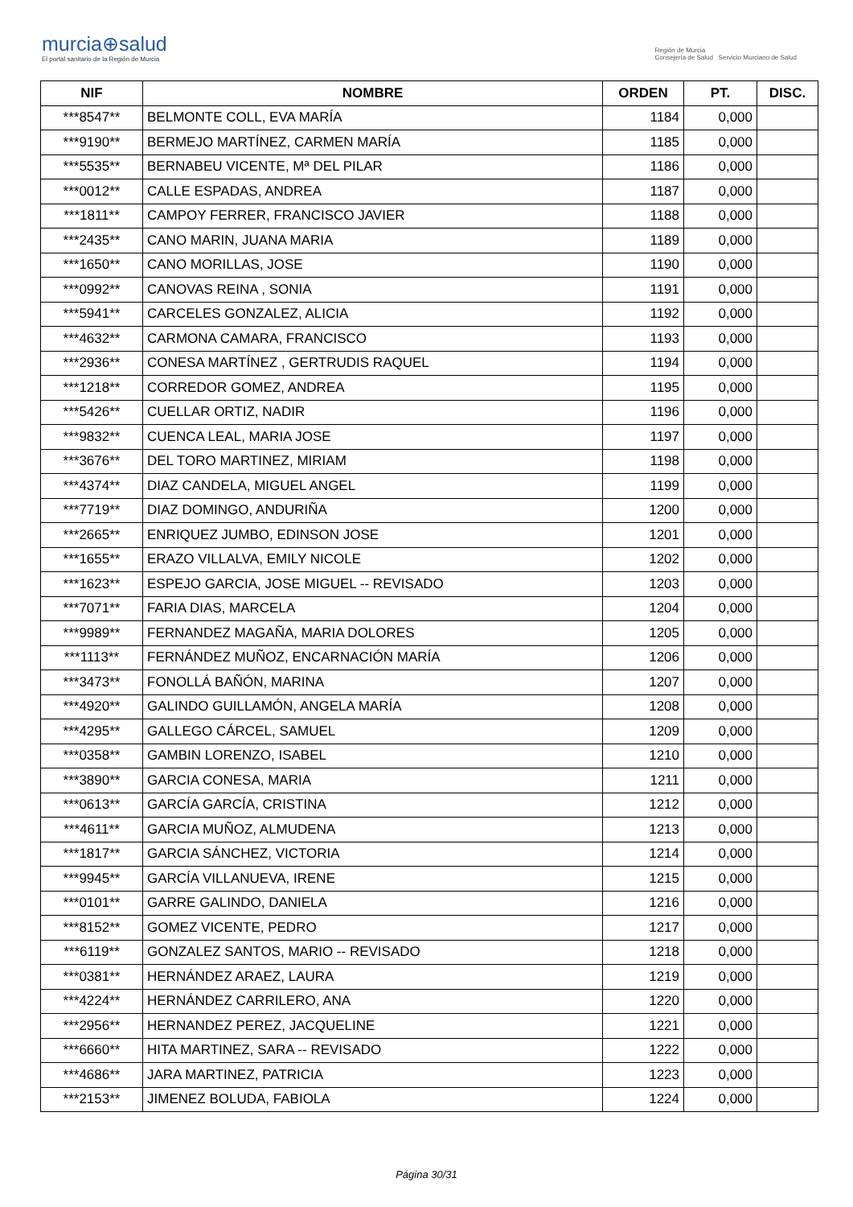murcia⊕salud
El portal sanitario de la Región de Murcia
Región de Murcia
Consejería de Salud Servicio Murciano de Salud
| NIF | NOMBRE | ORDEN | PT. | DISC. |
| --- | --- | --- | --- | --- |
| ***8547** | BELMONTE COLL, EVA MARÍA | 1184 | 0,000 | |
| ***9190** | BERMEJO MARTÍNEZ, CARMEN MARÍA | 1185 | 0,000 | |
| ***5535** | BERNABEU VICENTE, Mª DEL PILAR | 1186 | 0,000 | |
| ***0012** | CALLE ESPADAS, ANDREA | 1187 | 0,000 | |
| ***1811** | CAMPOY FERRER, FRANCISCO JAVIER | 1188 | 0,000 | |
| ***2435** | CANO MARIN, JUANA MARIA | 1189 | 0,000 | |
| ***1650** | CANO MORILLAS, JOSE | 1190 | 0,000 | |
| ***0992** | CANOVAS REINA , SONIA | 1191 | 0,000 | |
| ***5941** | CARCELES GONZALEZ, ALICIA | 1192 | 0,000 | |
| ***4632** | CARMONA CAMARA, FRANCISCO | 1193 | 0,000 | |
| ***2936** | CONESA MARTÍNEZ , GERTRUDIS RAQUEL | 1194 | 0,000 | |
| ***1218** | CORREDOR GOMEZ, ANDREA | 1195 | 0,000 | |
| ***5426** | CUELLAR ORTIZ, NADIR | 1196 | 0,000 | |
| ***9832** | CUENCA LEAL, MARIA JOSE | 1197 | 0,000 | |
| ***3676** | DEL TORO MARTINEZ, MIRIAM | 1198 | 0,000 | |
| ***4374** | DIAZ CANDELA, MIGUEL ANGEL | 1199 | 0,000 | |
| ***7719** | DIAZ DOMINGO, ANDURIÑA | 1200 | 0,000 | |
| ***2665** | ENRIQUEZ JUMBO, EDINSON JOSE | 1201 | 0,000 | |
| ***1655** | ERAZO VILLALVA, EMILY NICOLE | 1202 | 0,000 | |
| ***1623** | ESPEJO GARCIA, JOSE MIGUEL -- REVISADO | 1203 | 0,000 | |
| ***7071** | FARIA DIAS, MARCELA | 1204 | 0,000 | |
| ***9989** | FERNANDEZ MAGAÑA, MARIA DOLORES | 1205 | 0,000 | |
| ***1113** | FERNÁNDEZ MUÑOZ, ENCARNACIÓN MARÍA | 1206 | 0,000 | |
| ***3473** | FONOLLÁ BAÑÓN, MARINA | 1207 | 0,000 | |
| ***4920** | GALINDO GUILLAMÓN, ANGELA MARÍA | 1208 | 0,000 | |
| ***4295** | GALLEGO CÁRCEL, SAMUEL | 1209 | 0,000 | |
| ***0358** | GAMBIN LORENZO, ISABEL | 1210 | 0,000 | |
| ***3890** | GARCIA CONESA, MARIA | 1211 | 0,000 | |
| ***0613** | GARCÍA GARCÍA, CRISTINA | 1212 | 0,000 | |
| ***4611** | GARCIA MUÑOZ, ALMUDENA | 1213 | 0,000 | |
| ***1817** | GARCIA SÁNCHEZ, VICTORIA | 1214 | 0,000 | |
| ***9945** | GARCÍA VILLANUEVA, IRENE | 1215 | 0,000 | |
| ***0101** | GARRE GALINDO, DANIELA | 1216 | 0,000 | |
| ***8152** | GOMEZ VICENTE, PEDRO | 1217 | 0,000 | |
| ***6119** | GONZALEZ SANTOS, MARIO -- REVISADO | 1218 | 0,000 | |
| ***0381** | HERNÁNDEZ ARAEZ, LAURA | 1219 | 0,000 | |
| ***4224** | HERNÁNDEZ CARRILERO, ANA | 1220 | 0,000 | |
| ***2956** | HERNANDEZ PEREZ, JACQUELINE | 1221 | 0,000 | |
| ***6660** | HITA MARTINEZ, SARA -- REVISADO | 1222 | 0,000 | |
| ***4686** | JARA MARTINEZ, PATRICIA | 1223 | 0,000 | |
| ***2153** | JIMENEZ BOLUDA, FABIOLA | 1224 | 0,000 | |
Página 30/31